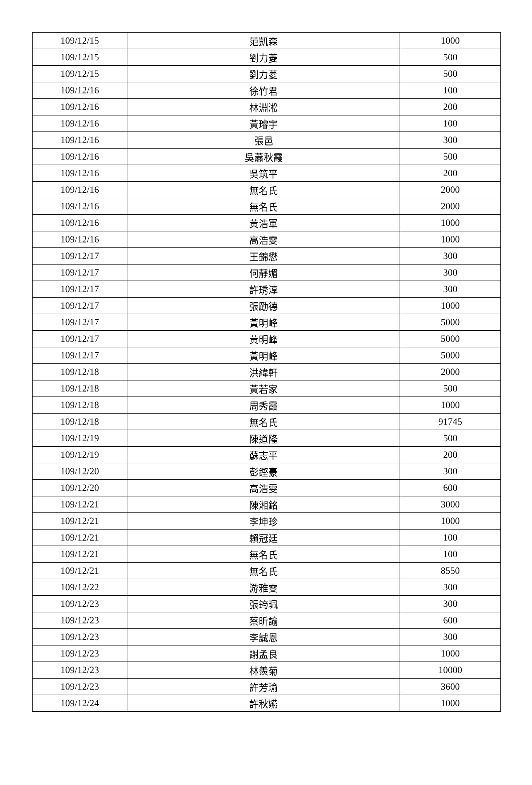| 109/12/15 | 范凱森 | 1000 |
| 109/12/15 | 劉力菱 | 500 |
| 109/12/15 | 劉力菱 | 500 |
| 109/12/16 | 徐竹君 | 100 |
| 109/12/16 | 林淵淞 | 200 |
| 109/12/16 | 黃璿宇 | 100 |
| 109/12/16 | 張邑 | 300 |
| 109/12/16 | 吳蕭秋霞 | 500 |
| 109/12/16 | 吳筑平 | 200 |
| 109/12/16 | 無名氏 | 2000 |
| 109/12/16 | 無名氏 | 2000 |
| 109/12/16 | 黃浩軍 | 1000 |
| 109/12/16 | 高浩雯 | 1000 |
| 109/12/17 | 王錦懋 | 300 |
| 109/12/17 | 何靜媚 | 300 |
| 109/12/17 | 許琇淳 | 300 |
| 109/12/17 | 張勵德 | 1000 |
| 109/12/17 | 黃明峰 | 5000 |
| 109/12/17 | 黃明峰 | 5000 |
| 109/12/17 | 黃明峰 | 5000 |
| 109/12/18 | 洪緯軒 | 2000 |
| 109/12/18 | 黃若家 | 500 |
| 109/12/18 | 周秀霞 | 1000 |
| 109/12/18 | 無名氏 | 91745 |
| 109/12/19 | 陳道隆 | 500 |
| 109/12/19 | 蘇志平 | 200 |
| 109/12/20 | 彭鏗豪 | 300 |
| 109/12/20 | 高浩雯 | 600 |
| 109/12/21 | 陳湘銘 | 3000 |
| 109/12/21 | 李坤珍 | 1000 |
| 109/12/21 | 賴冠廷 | 100 |
| 109/12/21 | 無名氏 | 100 |
| 109/12/21 | 無名氏 | 8550 |
| 109/12/22 | 游雅雯 | 300 |
| 109/12/23 | 張筠珮 | 300 |
| 109/12/23 | 蔡昕諭 | 600 |
| 109/12/23 | 李誠恩 | 300 |
| 109/12/23 | 謝孟良 | 1000 |
| 109/12/23 | 林羨菊 | 10000 |
| 109/12/23 | 許芳瑜 | 3600 |
| 109/12/24 | 許秋嬿 | 1000 |